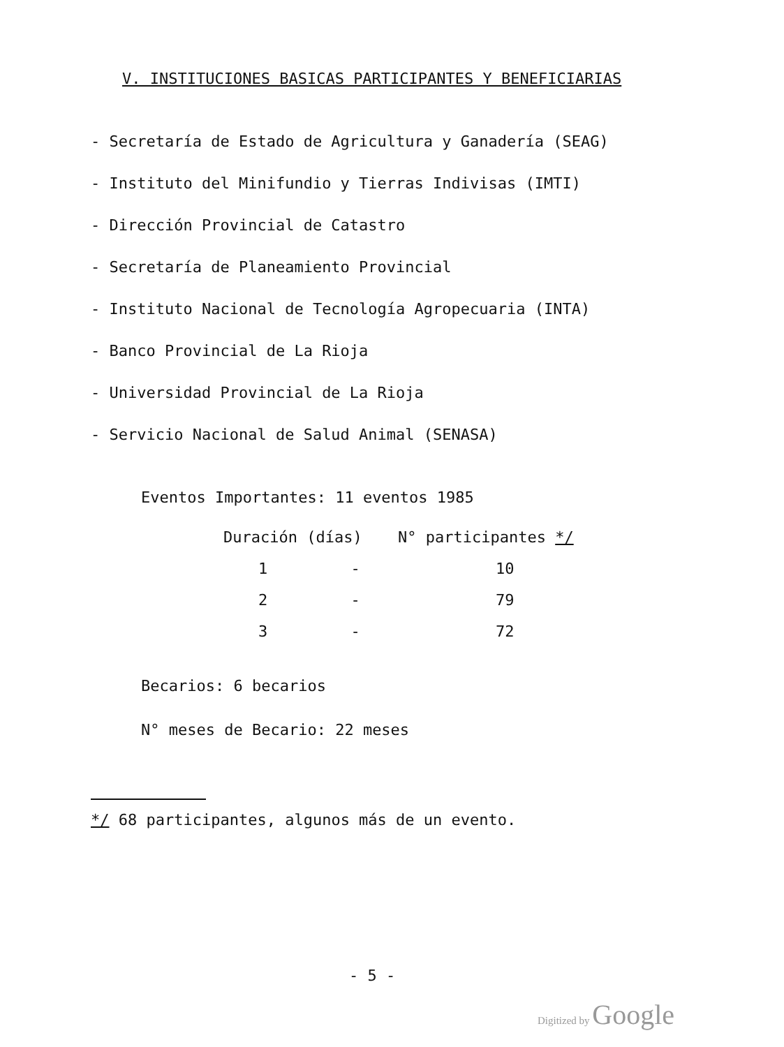V. INSTITUCIONES BASICAS PARTICIPANTES Y BENEFICIARIAS
- Secretaría de Estado de Agricultura y Ganadería (SEAG)
- Instituto del Minifundio y Tierras Indivisas (IMTI)
- Dirección Provincial de Catastro
- Secretaría de Planeamiento Provincial
- Instituto Nacional de Tecnología Agropecuaria (INTA)
- Banco Provincial de La Rioja
- Universidad Provincial de La Rioja
- Servicio Nacional de Salud Animal (SENASA)
Eventos Importantes: 11 eventos 1985
| Duración (días) | N° participantes */ |
| --- | --- |
| 1 - | 10 |
| 2 - | 79 |
| 3 - | 72 |
Becarios: 6 becarios
N° meses de Becario: 22 meses
*/ 68 participantes, algunos más de un evento.
- 5 -
Digitized by Google